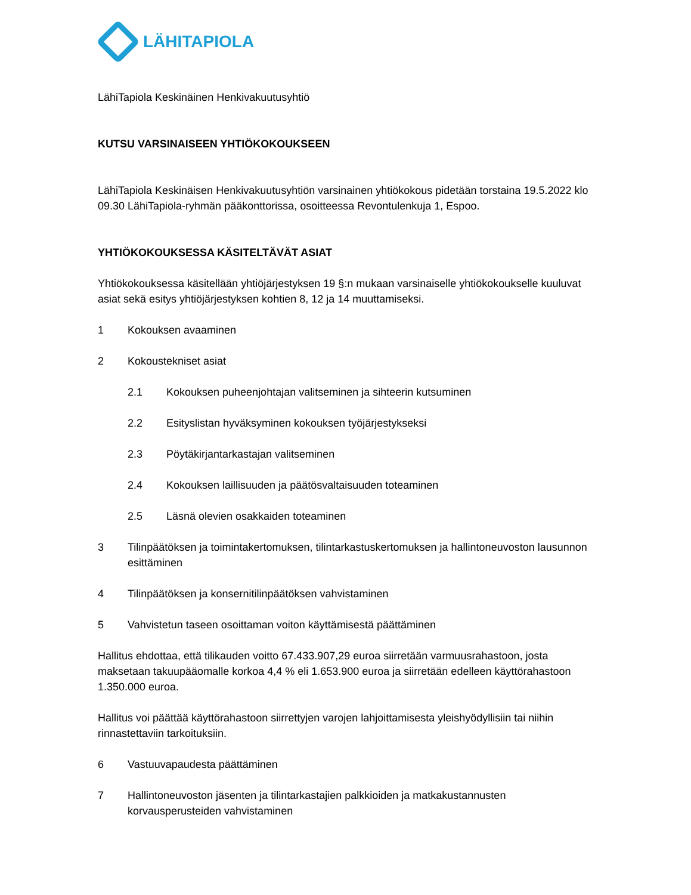LÄHITAPIOLA
LähiTapiola Keskinäinen Henkivakuutusyhtiö
KUTSU VARSINAISEEN YHTIÖKOKOUKSEEN
LähiTapiola Keskinäisen Henkivakuutusyhtiön varsinainen yhtiökokous pidetään torstaina 19.5.2022 klo 09.30 LähiTapiola-ryhmän pääkonttorissa, osoitteessa Revontulenkuja 1, Espoo.
YHTIÖKOKOUKSESSA KÄSITELTÄVÄT ASIAT
Yhtiökokouksessa käsitellään yhtiöjärjestyksen 19 §:n mukaan varsinaiselle yhtiökokoukselle kuuluvat asiat sekä esitys yhtiöjärjestyksen kohtien 8, 12 ja 14 muuttamiseksi.
1 Kokouksen avaaminen
2 Kokoustekniset asiat
2.1 Kokouksen puheenjohtajan valitseminen ja sihteerin kutsuminen
2.2 Esityslistan hyväksyminen kokouksen työjärjestykseksi
2.3 Pöytäkirjantarkastajan valitseminen
2.4 Kokouksen laillisuuden ja päätösvaltaisuuden toteaminen
2.5 Läsnä olevien osakkaiden toteaminen
3 Tilinpäätöksen ja toimintakertomuksen, tilintarkastuskertomuksen ja hallintoneuvoston lausunnon esittäminen
4 Tilinpäätöksen ja konsernitilinpäätöksen vahvistaminen
5 Vahvistetun taseen osoittaman voiton käyttämisestä päättäminen
Hallitus ehdottaa, että tilikauden voitto 67.433.907,29 euroa siirretään varmuusrahastoon, josta maksetaan takuupääomalle korkoa 4,4 % eli 1.653.900 euroa ja siirretään edelleen käyttörahastoon 1.350.000 euroa.
Hallitus voi päättää käyttörahastoon siirrettyjen varojen lahjoittamisesta yleishyödyllisiin tai niihin rinnastettaviin tarkoituksiin.
6 Vastuuvapaudesta päättäminen
7 Hallintoneuvoston jäsenten ja tilintarkastajien palkkioiden ja matkakustannusten korvausperusteiden vahvistaminen